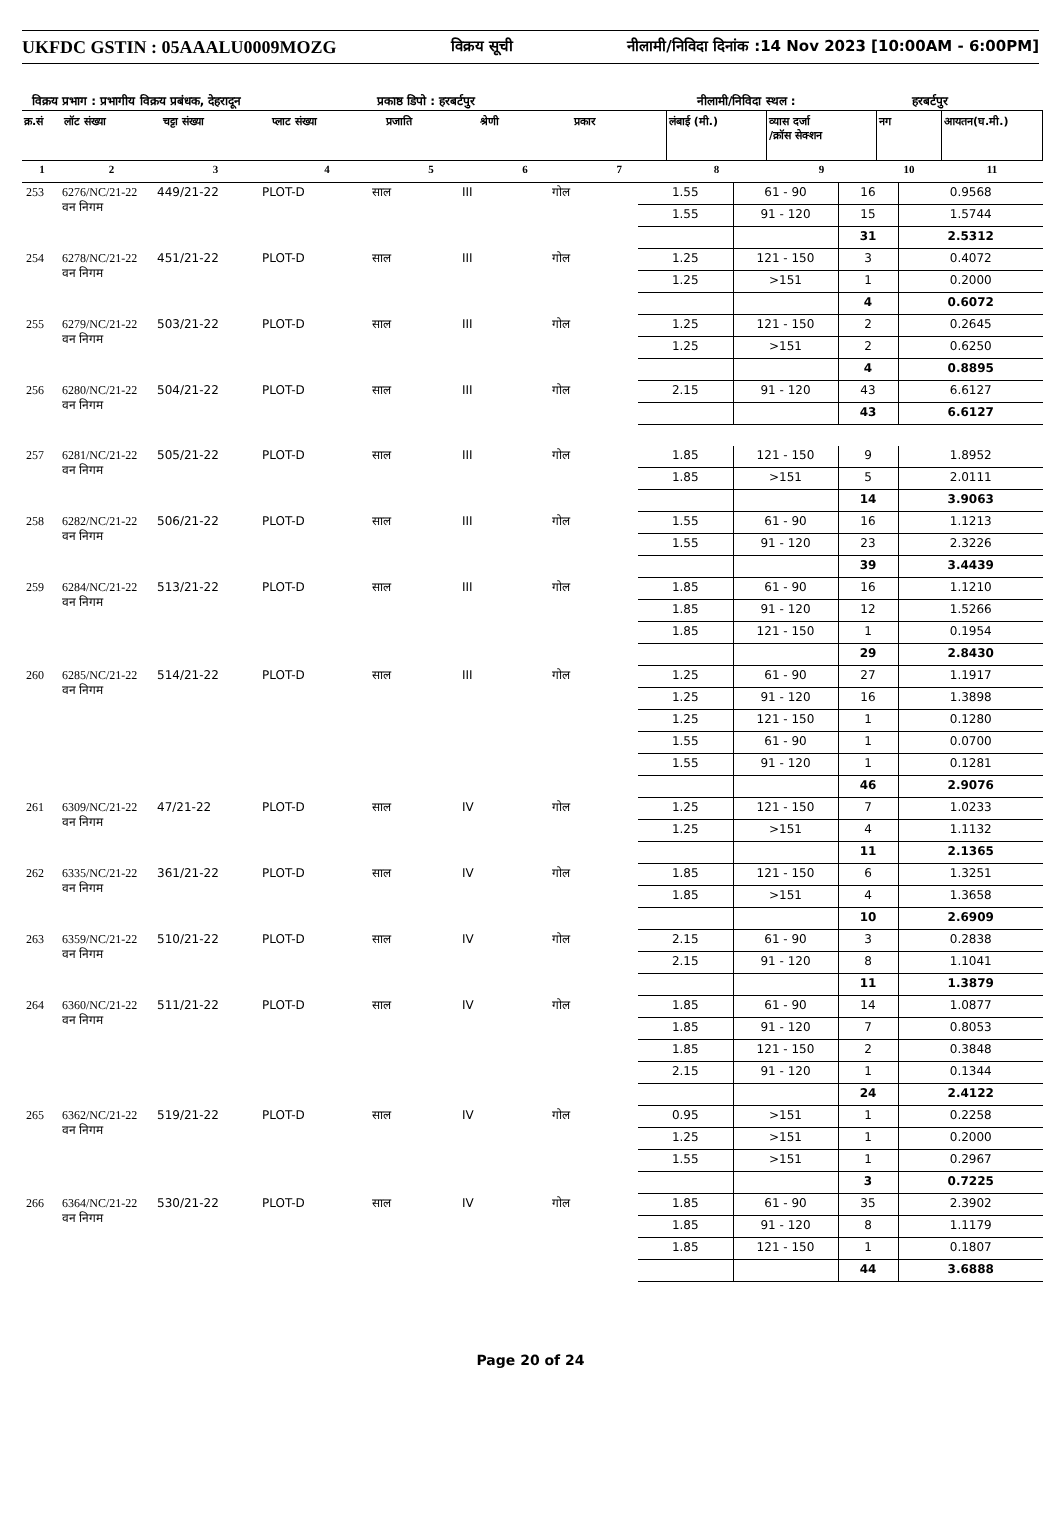UKFDC GSTIN : 05AAALU0009MOZG विक्रय सूची नीलामी/निविदा दिनांक :14 Nov 2023 [10:00AM - 6:00PM]
विक्रय प्रभाग : प्रभागीय विक्रय प्रबंधक, देहरादून प्रकाष्ठ डिपो : हरबर्टपुर नीलामी/निविदा स्थल : हरबर्टपुर
| क्र.सं | लॉट संख्या | चट्टा संख्या | प्लाट संख्या | प्रजाति | श्रेणी | प्रकार | लंबाई (मी.) | व्यास दर्जा /क्रॉस सेक्शन | नग | आयतन(घ.मी.) |
| --- | --- | --- | --- | --- | --- | --- | --- | --- | --- | --- |
| 1 | 2 | 3 | 4 | 5 | 6 | 7 | 8 | 9 | 10 | 11 |
| 253 | 6276/NC/21-22 वन निगम | 449/21-22 | PLOT-D | साल | III | गोल | 1.55 | 61 - 90 | 16 | 0.9568 |
| | | | | | | | 1.55 | 91 - 120 | 15 | 1.5744 |
| | | | | | | | | | 31 | 2.5312 |
| 254 | 6278/NC/21-22 वन निगम | 451/21-22 | PLOT-D | साल | III | गोल | 1.25 | 121 - 150 | 3 | 0.4072 |
| | | | | | | | 1.25 | >151 | 1 | 0.2000 |
| | | | | | | | | | 4 | 0.6072 |
| 255 | 6279/NC/21-22 वन निगम | 503/21-22 | PLOT-D | साल | III | गोल | 1.25 | 121 - 150 | 2 | 0.2645 |
| | | | | | | | 1.25 | >151 | 2 | 0.6250 |
| | | | | | | | | | 4 | 0.8895 |
| 256 | 6280/NC/21-22 वन निगम | 504/21-22 | PLOT-D | साल | III | गोल | 2.15 | 91 - 120 | 43 | 6.6127 |
| | | | | | | | | | 43 | 6.6127 |
| 257 | 6281/NC/21-22 वन निगम | 505/21-22 | PLOT-D | साल | III | गोल | 1.85 | 121 - 150 | 9 | 1.8952 |
| | | | | | | | 1.85 | >151 | 5 | 2.0111 |
| | | | | | | | | | 14 | 3.9063 |
| 258 | 6282/NC/21-22 वन निगम | 506/21-22 | PLOT-D | साल | III | गोल | 1.55 | 61 - 90 | 16 | 1.1213 |
| | | | | | | | 1.55 | 91 - 120 | 23 | 2.3226 |
| | | | | | | | | | 39 | 3.4439 |
| 259 | 6284/NC/21-22 वन निगम | 513/21-22 | PLOT-D | साल | III | गोल | 1.85 | 61 - 90 | 16 | 1.1210 |
| | | | | | | | 1.85 | 91 - 120 | 12 | 1.5266 |
| | | | | | | | 1.85 | 121 - 150 | 1 | 0.1954 |
| | | | | | | | | | 29 | 2.8430 |
| 260 | 6285/NC/21-22 वन निगम | 514/21-22 | PLOT-D | साल | III | गोल | 1.25 | 61 - 90 | 27 | 1.1917 |
| | | | | | | | 1.25 | 91 - 120 | 16 | 1.3898 |
| | | | | | | | 1.25 | 121 - 150 | 1 | 0.1280 |
| | | | | | | | 1.55 | 61 - 90 | 1 | 0.0700 |
| | | | | | | | 1.55 | 91 - 120 | 1 | 0.1281 |
| | | | | | | | | | 46 | 2.9076 |
| 261 | 6309/NC/21-22 वन निगम | 47/21-22 | PLOT-D | साल | IV | गोल | 1.25 | 121 - 150 | 7 | 1.0233 |
| | | | | | | | 1.25 | >151 | 4 | 1.1132 |
| | | | | | | | | | 11 | 2.1365 |
| 262 | 6335/NC/21-22 वन निगम | 361/21-22 | PLOT-D | साल | IV | गोल | 1.85 | 121 - 150 | 6 | 1.3251 |
| | | | | | | | 1.85 | >151 | 4 | 1.3658 |
| | | | | | | | | | 10 | 2.6909 |
| 263 | 6359/NC/21-22 वन निगम | 510/21-22 | PLOT-D | साल | IV | गोल | 2.15 | 61 - 90 | 3 | 0.2838 |
| | | | | | | | 2.15 | 91 - 120 | 8 | 1.1041 |
| | | | | | | | | | 11 | 1.3879 |
| 264 | 6360/NC/21-22 वन निगम | 511/21-22 | PLOT-D | साल | IV | गोल | 1.85 | 61 - 90 | 14 | 1.0877 |
| | | | | | | | 1.85 | 91 - 120 | 7 | 0.8053 |
| | | | | | | | 1.85 | 121 - 150 | 2 | 0.3848 |
| | | | | | | | 2.15 | 91 - 120 | 1 | 0.1344 |
| | | | | | | | | | 24 | 2.4122 |
| 265 | 6362/NC/21-22 वन निगम | 519/21-22 | PLOT-D | साल | IV | गोल | 0.95 | >151 | 1 | 0.2258 |
| | | | | | | | 1.25 | >151 | 1 | 0.2000 |
| | | | | | | | 1.55 | >151 | 1 | 0.2967 |
| | | | | | | | | | 3 | 0.7225 |
| 266 | 6364/NC/21-22 वन निगम | 530/21-22 | PLOT-D | साल | IV | गोल | 1.85 | 61 - 90 | 35 | 2.3902 |
| | | | | | | | 1.85 | 91 - 120 | 8 | 1.1179 |
| | | | | | | | 1.85 | 121 - 150 | 1 | 0.1807 |
| | | | | | | | | | 44 | 3.6888 |
Page 20 of 24